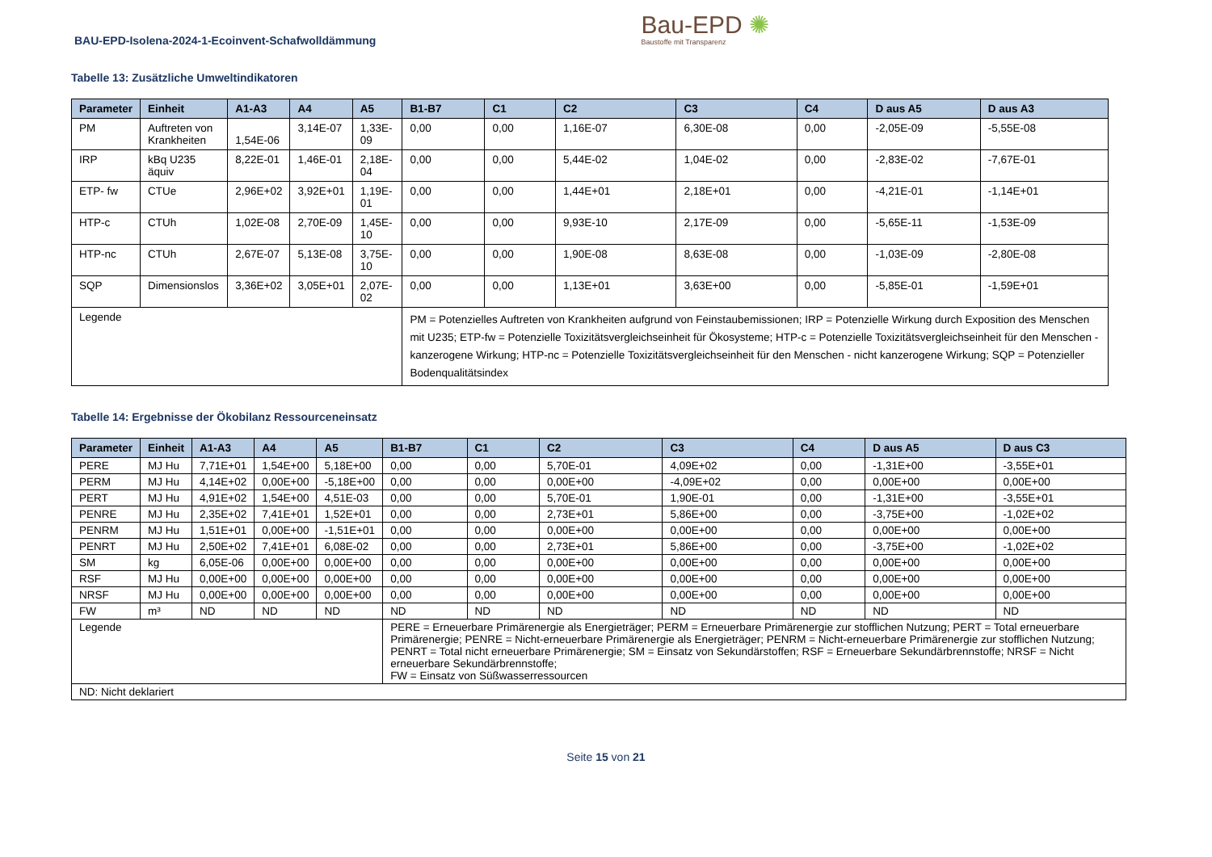BAU-EPD-Isolena-2024-1-Ecoinvent-Schafwolldämmung
Bau-EPD ✺
Baustoffe mit Transparenz
Tabelle 13: Zusätzliche Umweltindikatoren
| Parameter | Einheit | A1-A3 | A4 | A5 | B1-B7 | C1 | C2 | C3 | C4 | D aus A5 | D aus A3 |
| --- | --- | --- | --- | --- | --- | --- | --- | --- | --- | --- | --- |
| PM | Auftreten von Krankheiten | 1,54E-06 | 3,14E-07 | 1,33E-09 | 0,00 | 0,00 | 1,16E-07 | 6,30E-08 | 0,00 | -2,05E-09 | -5,55E-08 |
| IRP | kBq U235 äquiv | 8,22E-01 | 1,46E-01 | 2,18E-04 | 0,00 | 0,00 | 5,44E-02 | 1,04E-02 | 0,00 | -2,83E-02 | -7,67E-01 |
| ETP- fw | CTUe | 2,96E+02 | 3,92E+01 | 1,19E-01 | 0,00 | 0,00 | 1,44E+01 | 2,18E+01 | 0,00 | -4,21E-01 | -1,14E+01 |
| HTP-c | CTUh | 1,02E-08 | 2,70E-09 | 1,45E-10 | 0,00 | 0,00 | 9,93E-10 | 2,17E-09 | 0,00 | -5,65E-11 | -1,53E-09 |
| HTP-nc | CTUh | 2,67E-07 | 5,13E-08 | 3,75E-10 | 0,00 | 0,00 | 1,90E-08 | 8,63E-08 | 0,00 | -1,03E-09 | -2,80E-08 |
| SQP | Dimensionslos | 3,36E+02 | 3,05E+01 | 2,07E-02 | 0,00 | 0,00 | 1,13E+01 | 3,63E+00 | 0,00 | -5,85E-01 | -1,59E+01 |
| Legende | | | | | PM = Potenzielles Auftreten von Krankheiten aufgrund von Feinstaubemissionen; IRP = Potenzielle Wirkung durch Exposition des Menschen mit U235; ETP-fw = Potenzielle Toxizitätsvergleichseinheit für Ökosysteme; HTP-c = Potenzielle Toxizitätsvergleichseinheit für den Menschen - kanzerogene Wirkung; HTP-nc = Potenzielle Toxizitätsvergleichseinheit für den Menschen - nicht kanzerogene Wirkung; SQP = Potenzieller Bodenqualitätsindex | | | | | | |
Tabelle 14: Ergebnisse der Ökobilanz Ressourceneinsatz
| Parameter | Einheit | A1-A3 | A4 | A5 | B1-B7 | C1 | C2 | C3 | C4 | D aus A5 | D aus C3 |
| --- | --- | --- | --- | --- | --- | --- | --- | --- | --- | --- | --- |
| PERE | MJ Hu | 7,71E+01 | 1,54E+00 | 5,18E+00 | 0,00 | 0,00 | 5,70E-01 | 4,09E+02 | 0,00 | -1,31E+00 | -3,55E+01 |
| PERM | MJ Hu | 4,14E+02 | 0,00E+00 | -5,18E+00 | 0,00 | 0,00 | 0,00E+00 | -4,09E+02 | 0,00 | 0,00E+00 | 0,00E+00 |
| PERT | MJ Hu | 4,91E+02 | 1,54E+00 | 4,51E-03 | 0,00 | 0,00 | 5,70E-01 | 1,90E-01 | 0,00 | -1,31E+00 | -3,55E+01 |
| PENRE | MJ Hu | 2,35E+02 | 7,41E+01 | 1,52E+01 | 0,00 | 0,00 | 2,73E+01 | 5,86E+00 | 0,00 | -3,75E+00 | -1,02E+02 |
| PENRM | MJ Hu | 1,51E+01 | 0,00E+00 | -1,51E+01 | 0,00 | 0,00 | 0,00E+00 | 0,00E+00 | 0,00 | 0,00E+00 | 0,00E+00 |
| PENRT | MJ Hu | 2,50E+02 | 7,41E+01 | 6,08E-02 | 0,00 | 0,00 | 2,73E+01 | 5,86E+00 | 0,00 | -3,75E+00 | -1,02E+02 |
| SM | kg | 6,05E-06 | 0,00E+00 | 0,00E+00 | 0,00 | 0,00 | 0,00E+00 | 0,00E+00 | 0,00 | 0,00E+00 | 0,00E+00 |
| RSF | MJ Hu | 0,00E+00 | 0,00E+00 | 0,00E+00 | 0,00 | 0,00 | 0,00E+00 | 0,00E+00 | 0,00 | 0,00E+00 | 0,00E+00 |
| NRSF | MJ Hu | 0,00E+00 | 0,00E+00 | 0,00E+00 | 0,00 | 0,00 | 0,00E+00 | 0,00E+00 | 0,00 | 0,00E+00 | 0,00E+00 |
| FW | m³ | ND | ND | ND | ND | ND | ND | ND | ND | ND | ND |
| Legende | | | | | PERE = Erneuerbare Primärenergie als Energieträger; PERM = Erneuerbare Primärenergie zur stofflichen Nutzung; PERT = Total erneuerbare Primärenergie; PENRE = Nicht-erneuerbare Primärenergie als Energieträger; PENRM = Nicht-erneuerbare Primärenergie zur stofflichen Nutzung; PENRT = Total nicht erneuerbare Primärenergie; SM = Einsatz von Sekundärstoffen; RSF = Erneuerbare Sekundärbrennstoffe; NRSF = Nicht erneuerbare Sekundärbrennstoffe; FW = Einsatz von Süßwasserressourcen | | | | | | |
| ND: Nicht deklariert | | | | | | | | | | | |
Seite 15 von 21